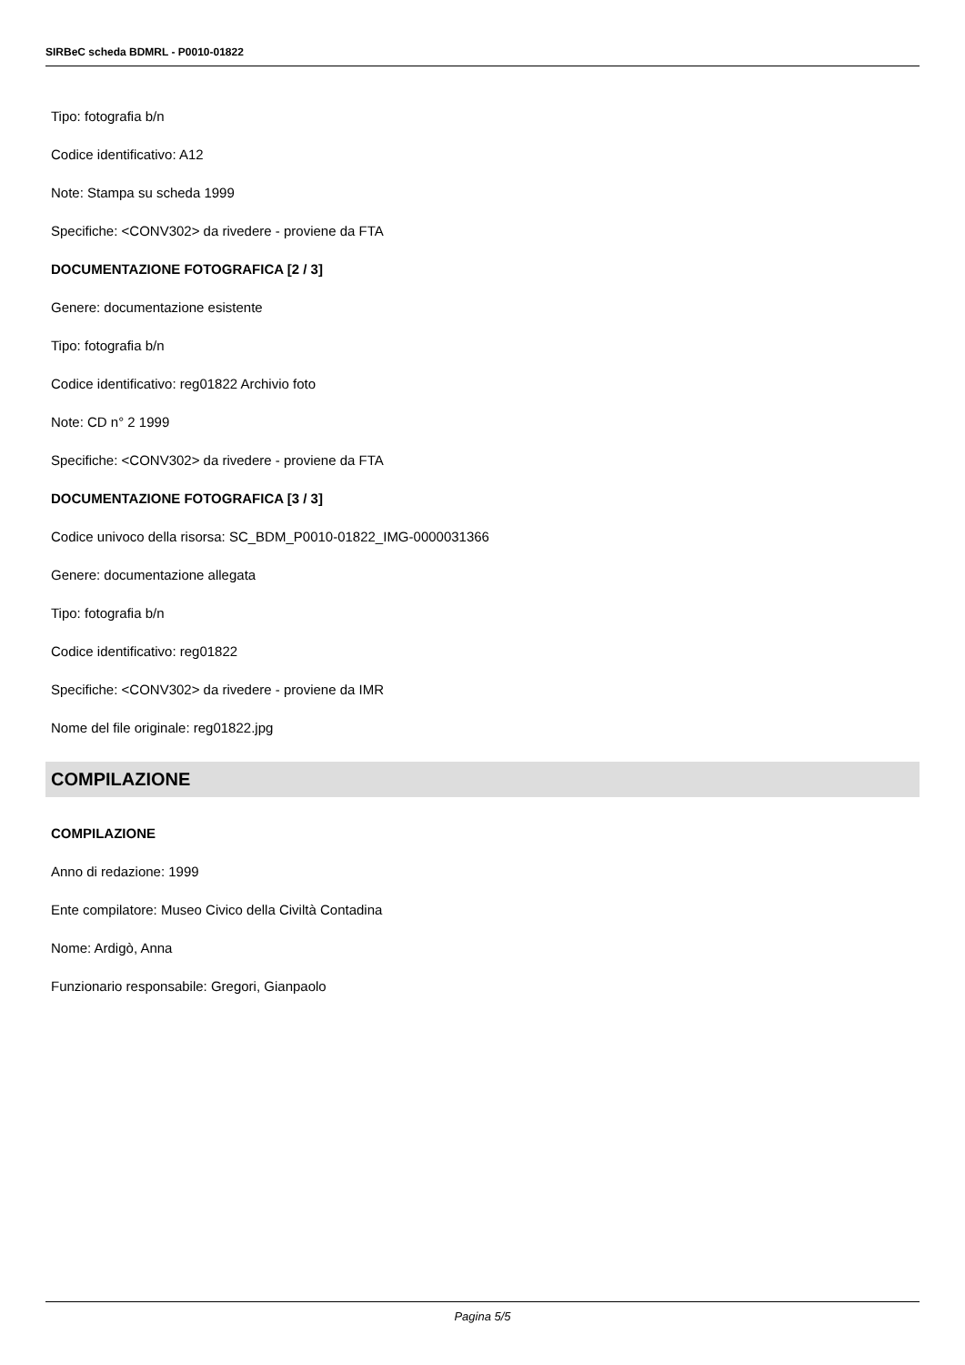SIRBeC scheda BDMRL - P0010-01822
Tipo: fotografia b/n
Codice identificativo: A12
Note: Stampa su scheda 1999
Specifiche: <CONV302> da rivedere - proviene da FTA
DOCUMENTAZIONE FOTOGRAFICA [2 / 3]
Genere: documentazione esistente
Tipo: fotografia b/n
Codice identificativo: reg01822 Archivio foto
Note: CD n° 2 1999
Specifiche: <CONV302> da rivedere - proviene da FTA
DOCUMENTAZIONE FOTOGRAFICA [3 / 3]
Codice univoco della risorsa: SC_BDM_P0010-01822_IMG-0000031366
Genere: documentazione allegata
Tipo: fotografia b/n
Codice identificativo: reg01822
Specifiche: <CONV302> da rivedere - proviene da IMR
Nome del file originale: reg01822.jpg
COMPILAZIONE
COMPILAZIONE
Anno di redazione: 1999
Ente compilatore: Museo Civico della Civiltà Contadina
Nome: Ardigò, Anna
Funzionario responsabile: Gregori, Gianpaolo
Pagina 5/5